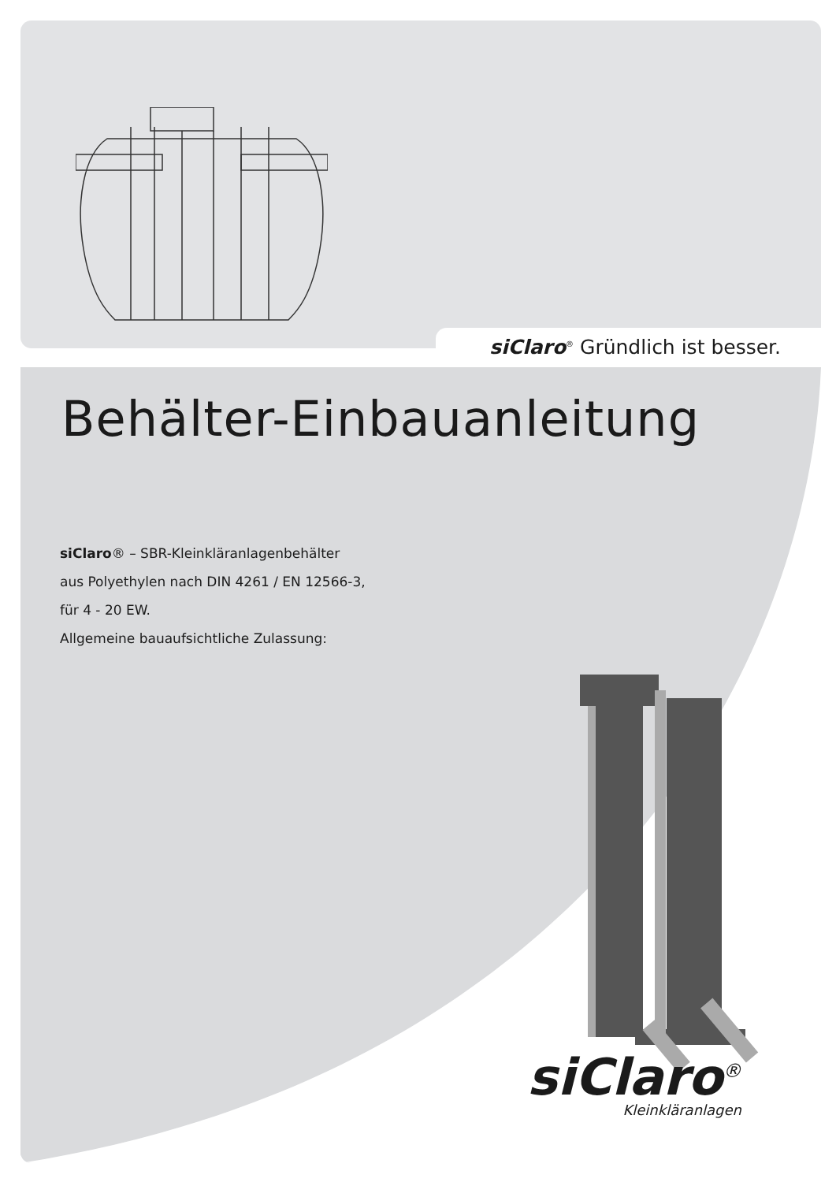siClaro<sup>®</sup> Gründlich ist besser.
Behälter-Einbauanleitung
siClaro® – SBR-Kleinkläranlagenbehälter
aus Polyethylen nach DIN 4261 / EN 12566-3,
für 4 - 20 EW.
Allgemeine bauaufsichtliche Zulassung:
siClaro<sup>®</sup>
Kleinkläranlagen